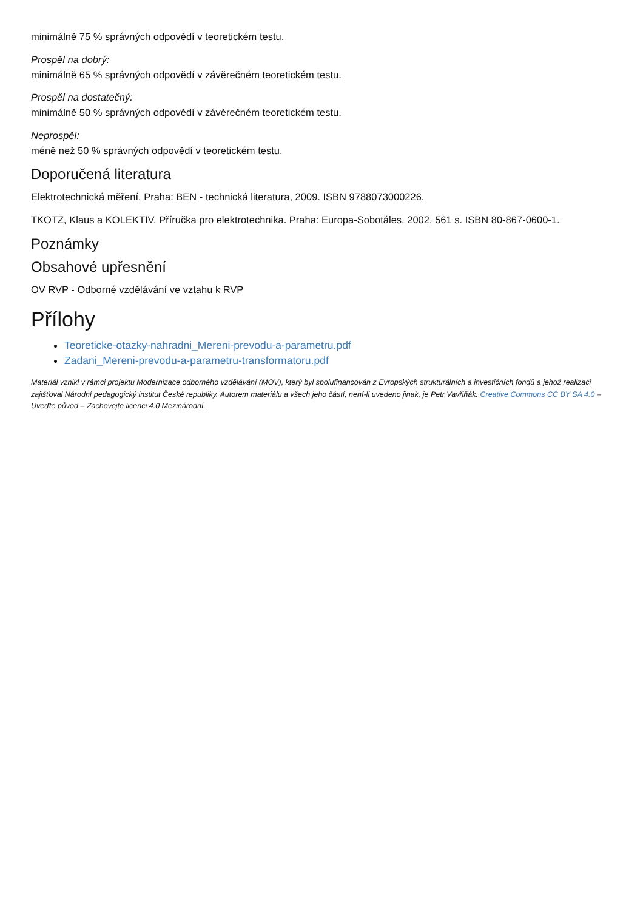minimálně 75 % správných odpovědí v teoretickém testu.
Prospěl na dobrý:
minimálně 65 % správných odpovědí v závěrečném teoretickém testu.
Prospěl na dostatečný:
minimálně 50 % správných odpovědí v závěrečném teoretickém testu.
Neprospěl:
méně než 50 % správných odpovědí v teoretickém testu.
Doporučená literatura
Elektrotechnická měření. Praha: BEN - technická literatura, 2009. ISBN 9788073000226.
TKOTZ, Klaus a KOLEKTIV. Příručka pro elektrotechnika. Praha: Europa-Sobotáles, 2002, 561 s. ISBN 80-867-0600-1.
Poznámky
Obsahové upřesnění
OV RVP - Odborné vzdělávání ve vztahu k RVP
Přílohy
Teoreticke-otazky-nahradni_Mereni-prevodu-a-parametru.pdf
Zadani_Mereni-prevodu-a-parametru-transformatoru.pdf
Materiál vznikl v rámci projektu Modernizace odborného vzdělávání (MOV), který byl spolufinancován z Evropských strukturálních a investičních fondů a jehož realizaci zajišťoval Národní pedagogický institut České republiky. Autorem materiálu a všech jeho částí, není-li uvedeno jinak, je Petr Vavřiňák. Creative Commons CC BY SA 4.0 – Uveďte původ – Zachovejte licenci 4.0 Mezinárodní.